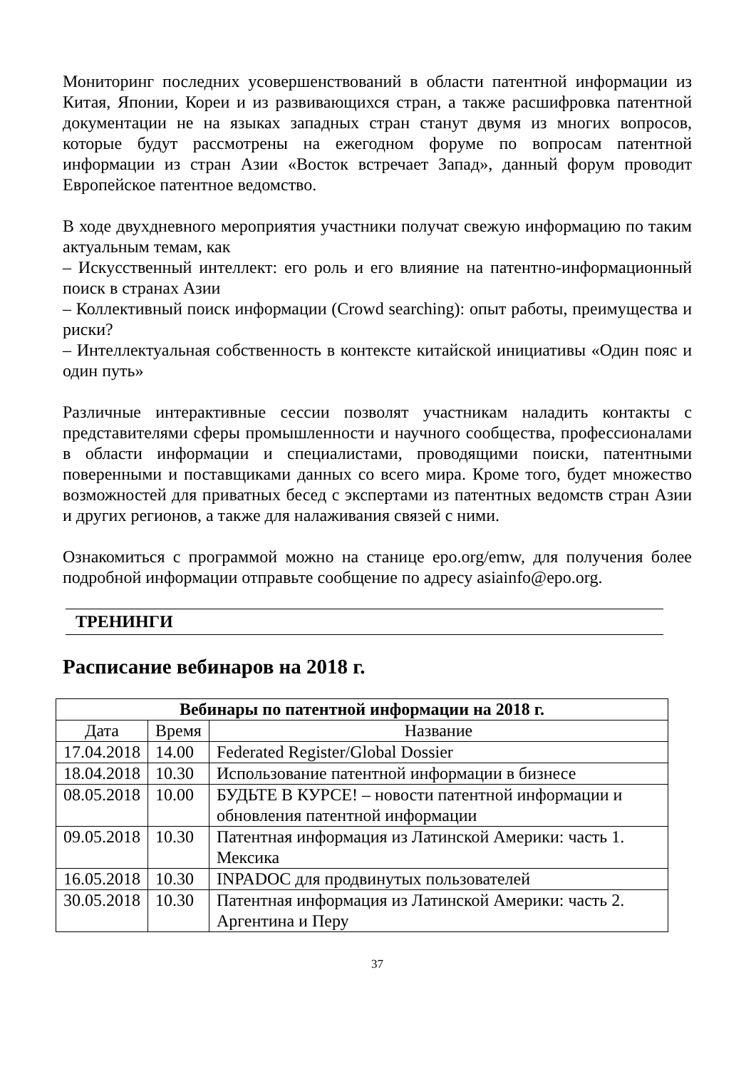Мониторинг последних усовершенствований в области патентной информации из Китая, Японии, Кореи и из развивающихся стран, а также расшифровка патентной документации не на языках западных стран станут двумя из многих вопросов, которые будут рассмотрены на ежегодном форуме по вопросам патентной информации из стран Азии «Восток встречает Запад», данный форум проводит Европейское патентное ведомство.
В ходе двухдневного мероприятия участники получат свежую информацию по таким актуальным темам, как
– Искусственный интеллект: его роль и его влияние на патентно-информационный поиск в странах Азии
– Коллективный поиск информации (Crowd searching): опыт работы, преимущества и риски?
– Интеллектуальная собственность в контексте китайской инициативы «Один пояс и один путь»
Различные интерактивные сессии позволят участникам наладить контакты с представителями сферы промышленности и научного сообщества, профессионалами в области информации и специалистами, проводящими поиски, патентными поверенными и поставщиками данных со всего мира. Кроме того, будет множество возможностей для приватных бесед с экспертами из патентных ведомств стран Азии и других регионов, а также для налаживания связей с ними.
Ознакомиться с программой можно на станице epo.org/emw, для получения более подробной информации отправьте сообщение по адресу asiainfo@epo.org.
ТРЕНИНГИ
Расписание вебинаров на 2018 г.
| Вебинары по патентной информации на 2018 г. | | |
| --- | --- | --- |
| Дата | Время | Название |
| 17.04.2018 | 14.00 | Federated Register/Global Dossier |
| 18.04.2018 | 10.30 | Использование патентной информации в бизнесе |
| 08.05.2018 | 10.00 | БУДЬТЕ В КУРСЕ! – новости патентной информации и обновления патентной информации |
| 09.05.2018 | 10.30 | Патентная информация из Латинской Америки: часть 1. Мексика |
| 16.05.2018 | 10.30 | INPADOC для продвинутых пользователей |
| 30.05.2018 | 10.30 | Патентная информация из Латинской Америки: часть 2. Аргентина и Перу |
37